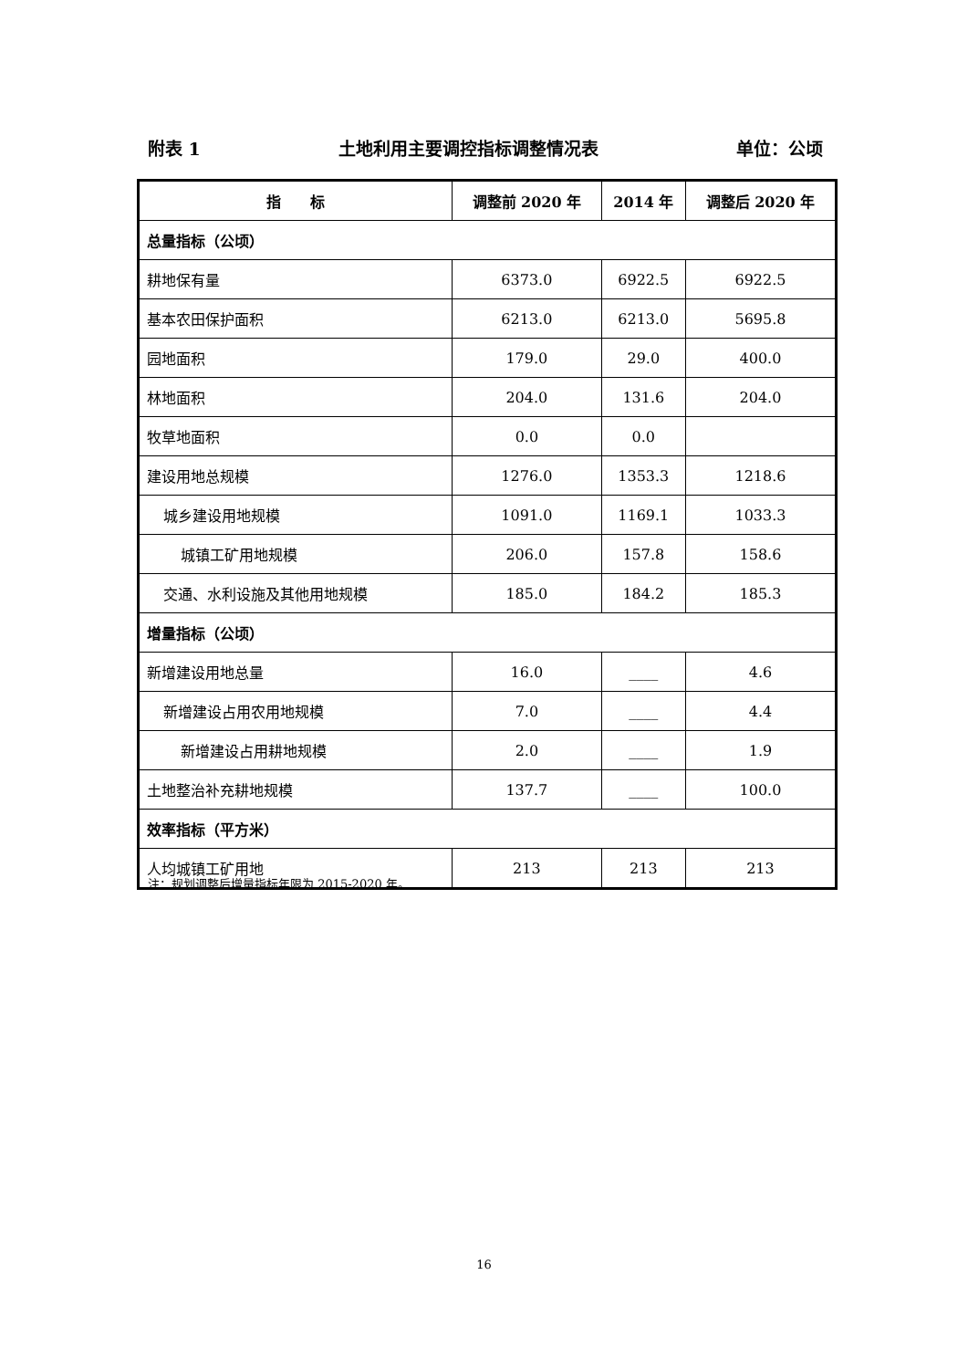附表 1 土地利用主要调控指标调整情况表 单位：公顷
| 指 标 | 调整前 2020 年 | 2014 年 | 调整后 2020 年 |
| --- | --- | --- | --- |
| 总量指标（公顷） | | | |
| 耕地保有量 | 6373.0 | 6922.5 | 6922.5 |
| 基本农田保护面积 | 6213.0 | 6213.0 | 5695.8 |
| 园地面积 | 179.0 | 29.0 | 400.0 |
| 林地面积 | 204.0 | 131.6 | 204.0 |
| 牧草地面积 | 0.0 | 0.0 | |
| 建设用地总规模 | 1276.0 | 1353.3 | 1218.6 |
| 城乡建设用地规模 | 1091.0 | 1169.1 | 1033.3 |
| 城镇工矿用地规模 | 206.0 | 157.8 | 158.6 |
| 交通、水利设施及其他用地规模 | 185.0 | 184.2 | 185.3 |
| 增量指标（公顷） | | | |
| 新增建设用地总量 | 16.0 | ____ | 4.6 |
| 新增建设占用农用地规模 | 7.0 | ____ | 4.4 |
| 新增建设占用耕地规模 | 2.0 | ____ | 1.9 |
| 土地整治补充耕地规模 | 137.7 | ____ | 100.0 |
| 效率指标（平方米） | | | |
| 人均城镇工矿用地 | 213 | 213 | 213 |
注：规划调整后增量指标年限为 2015-2020 年。
16